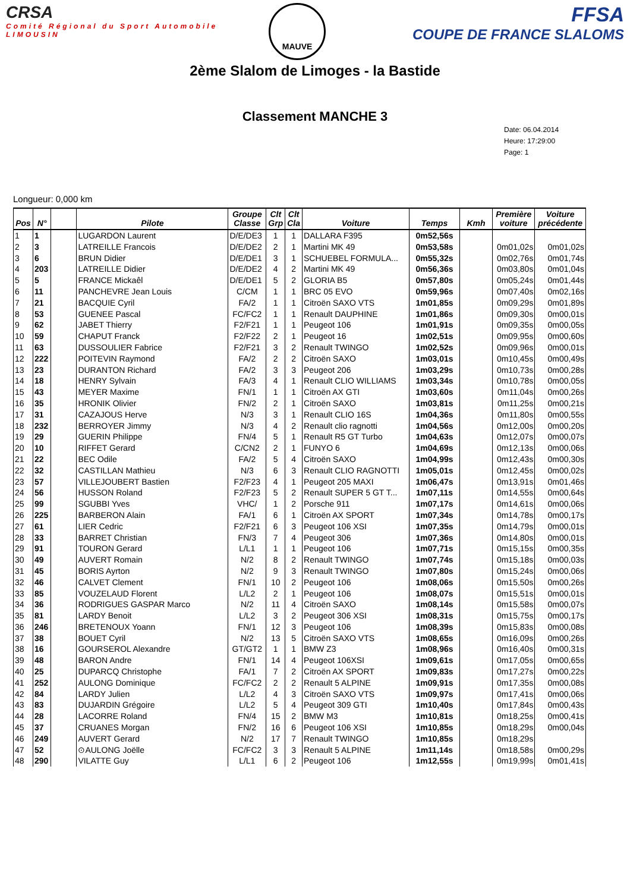CRSA
Comité Régional du Sport Automobile
LIMOUSIN
MAUVE
FFSA
COUPE DE FRANCE SLALOMS
2ème Slalom de Limoges - la Bastide
Classement MANCHE 3
Date: 06.04.2014
Heure: 17:29:00
Page: 1
Longueur: 0,000 km
| Pos | N° | | Pilote | Groupe Classe | Clt Grp | Clt Cla | Voiture | Temps | Kmh | Première voiture | Voiture précédente |
| --- | --- | --- | --- | --- | --- | --- | --- | --- | --- | --- | --- |
| 1 | 1 | | LUGARDON Laurent | D/E/DE3 | 1 | 1 | DALLARA F395 | 0m52,56s | | | |
| 2 | 3 | | LATREILLE Francois | D/E/DE2 | 2 | 1 | Martini MK 49 | 0m53,58s | | 0m01,02s | 0m01,02s |
| 3 | 6 | | BRUN Didier | D/E/DE1 | 3 | 1 | SCHUEBEL FORMULA... | 0m55,32s | | 0m02,76s | 0m01,74s |
| 4 | 203 | | LATREILLE Didier | D/E/DE2 | 4 | 2 | Martini MK 49 | 0m56,36s | | 0m03,80s | 0m01,04s |
| 5 | 5 | | FRANCE Mickaêl | D/E/DE1 | 5 | 2 | GLORIA B5 | 0m57,80s | | 0m05,24s | 0m01,44s |
| 6 | 11 | | PANCHEVRE Jean Louis | C/CM | 1 | 1 | BRC 05 EVO | 0m59,96s | | 0m07,40s | 0m02,16s |
| 7 | 21 | | BACQUIE Cyril | FA/2 | 1 | 1 | Citroën SAXO VTS | 1m01,85s | | 0m09,29s | 0m01,89s |
| 8 | 53 | | GUENEE Pascal | FC/FC2 | 1 | 1 | Renault DAUPHINE | 1m01,86s | | 0m09,30s | 0m00,01s |
| 9 | 62 | | JABET Thierry | F2/F21 | 1 | 1 | Peugeot 106 | 1m01,91s | | 0m09,35s | 0m00,05s |
| 10 | 59 | | CHAPUT Franck | F2/F22 | 2 | 1 | Peugeot 16 | 1m02,51s | | 0m09,95s | 0m00,60s |
| 11 | 63 | | DUSSOULIER Fabrice | F2/F21 | 3 | 2 | Renault TWINGO | 1m02,52s | | 0m09,96s | 0m00,01s |
| 12 | 222 | | POITEVIN Raymond | FA/2 | 2 | 2 | Citroën SAXO | 1m03,01s | | 0m10,45s | 0m00,49s |
| 13 | 23 | | DURANTON Richard | FA/2 | 3 | 3 | Peugeot 206 | 1m03,29s | | 0m10,73s | 0m00,28s |
| 14 | 18 | | HENRY Sylvain | FA/3 | 4 | 1 | Renault CLIO WILLIAMS | 1m03,34s | | 0m10,78s | 0m00,05s |
| 15 | 43 | | MEYER Maxime | FN/1 | 1 | 1 | Citroën AX GTI | 1m03,60s | | 0m11,04s | 0m00,26s |
| 16 | 35 | | HRONIK Olivier | FN/2 | 2 | 1 | Citroën SAXO | 1m03,81s | | 0m11,25s | 0m00,21s |
| 17 | 31 | | CAZAJOUS Herve | N/3 | 3 | 1 | Renault CLIO 16S | 1m04,36s | | 0m11,80s | 0m00,55s |
| 18 | 232 | | BERROYER Jimmy | N/3 | 4 | 2 | Renault clio ragnotti | 1m04,56s | | 0m12,00s | 0m00,20s |
| 19 | 29 | | GUERIN Philippe | FN/4 | 5 | 1 | Renault R5 GT Turbo | 1m04,63s | | 0m12,07s | 0m00,07s |
| 20 | 10 | | RIFFET Gerard | C/CN2 | 2 | 1 | FUNYO 6 | 1m04,69s | | 0m12,13s | 0m00,06s |
| 21 | 22 | | BEC Odile | FA/2 | 5 | 4 | Citroën SAXO | 1m04,99s | | 0m12,43s | 0m00,30s |
| 22 | 32 | | CASTILLAN Mathieu | N/3 | 6 | 3 | Renault CLIO RAGNOTTI | 1m05,01s | | 0m12,45s | 0m00,02s |
| 23 | 57 | | VILLEJOUBERT Bastien | F2/F23 | 4 | 1 | Peugeot 205 MAXI | 1m06,47s | | 0m13,91s | 0m01,46s |
| 24 | 56 | | HUSSON Roland | F2/F23 | 5 | 2 | Renault SUPER 5 GT T... | 1m07,11s | | 0m14,55s | 0m00,64s |
| 25 | 99 | | SGUBBI Yves | VHC/ | 1 | 2 | Porsche 911 | 1m07,17s | | 0m14,61s | 0m00,06s |
| 26 | 225 | | BARBERON Alain | FA/1 | 6 | 1 | Citroën AX SPORT | 1m07,34s | | 0m14,78s | 0m00,17s |
| 27 | 61 | | LIER Cedric | F2/F21 | 6 | 3 | Peugeot 106 XSI | 1m07,35s | | 0m14,79s | 0m00,01s |
| 28 | 33 | | BARRET Christian | FN/3 | 7 | 4 | Peugeot 306 | 1m07,36s | | 0m14,80s | 0m00,01s |
| 29 | 91 | | TOURON Gerard | L/L1 | 1 | 1 | Peugeot 106 | 1m07,71s | | 0m15,15s | 0m00,35s |
| 30 | 49 | | AUVERT Romain | N/2 | 8 | 2 | Renault TWINGO | 1m07,74s | | 0m15,18s | 0m00,03s |
| 31 | 45 | | BORIS Ayrton | N/2 | 9 | 3 | Renault TWINGO | 1m07,80s | | 0m15,24s | 0m00,06s |
| 32 | 46 | | CALVET Clement | FN/1 | 10 | 2 | Peugeot 106 | 1m08,06s | | 0m15,50s | 0m00,26s |
| 33 | 85 | | VOUZELAUD Florent | L/L2 | 2 | 1 | Peugeot 106 | 1m08,07s | | 0m15,51s | 0m00,01s |
| 34 | 36 | | RODRIGUES GASPAR Marco | N/2 | 11 | 4 | Citroën SAXO | 1m08,14s | | 0m15,58s | 0m00,07s |
| 35 | 81 | | LARDY Benoit | L/L2 | 3 | 2 | Peugeot 306 XSI | 1m08,31s | | 0m15,75s | 0m00,17s |
| 36 | 246 | | BRETENOUX Yoann | FN/1 | 12 | 3 | Peugeot 106 | 1m08,39s | | 0m15,83s | 0m00,08s |
| 37 | 38 | | BOUET Cyril | N/2 | 13 | 5 | Citroën SAXO VTS | 1m08,65s | | 0m16,09s | 0m00,26s |
| 38 | 16 | | GOURSEROL Alexandre | GT/GT2 | 1 | 1 | BMW Z3 | 1m08,96s | | 0m16,40s | 0m00,31s |
| 39 | 48 | | BARON Andre | FN/1 | 14 | 4 | Peugeot 106XSI | 1m09,61s | | 0m17,05s | 0m00,65s |
| 40 | 25 | | DUPARCQ Christophe | FA/1 | 7 | 2 | Citroën AX SPORT | 1m09,83s | | 0m17,27s | 0m00,22s |
| 41 | 252 | | AULONG Dominique | FC/FC2 | 2 | 2 | Renault 5 ALPINE | 1m09,91s | | 0m17,35s | 0m00,08s |
| 42 | 84 | | LARDY Julien | L/L2 | 4 | 3 | Citroën SAXO VTS | 1m09,97s | | 0m17,41s | 0m00,06s |
| 43 | 83 | | DUJARDIN Grégoire | L/L2 | 5 | 4 | Peugeot 309 GTI | 1m10,40s | | 0m17,84s | 0m00,43s |
| 44 | 28 | | LACORRE Roland | FN/4 | 15 | 2 | BMW M3 | 1m10,81s | | 0m18,25s | 0m00,41s |
| 45 | 37 | | CRUANES Morgan | FN/2 | 16 | 6 | Peugeot 106 XSI | 1m10,85s | | 0m18,29s | 0m00,04s |
| 46 | 249 | | AUVERT Gerard | N/2 | 17 | 7 | Renault TWINGO | 1m10,85s | | 0m18,29s | |
| 47 | 52 | | ⊙AULONG Joëlle | FC/FC2 | 3 | 3 | Renault 5 ALPINE | 1m11,14s | | 0m18,58s | 0m00,29s |
| 48 | 290 | | VILATTE Guy | L/L1 | 6 | 2 | Peugeot 106 | 1m12,55s | | 0m19,99s | 0m01,41s |